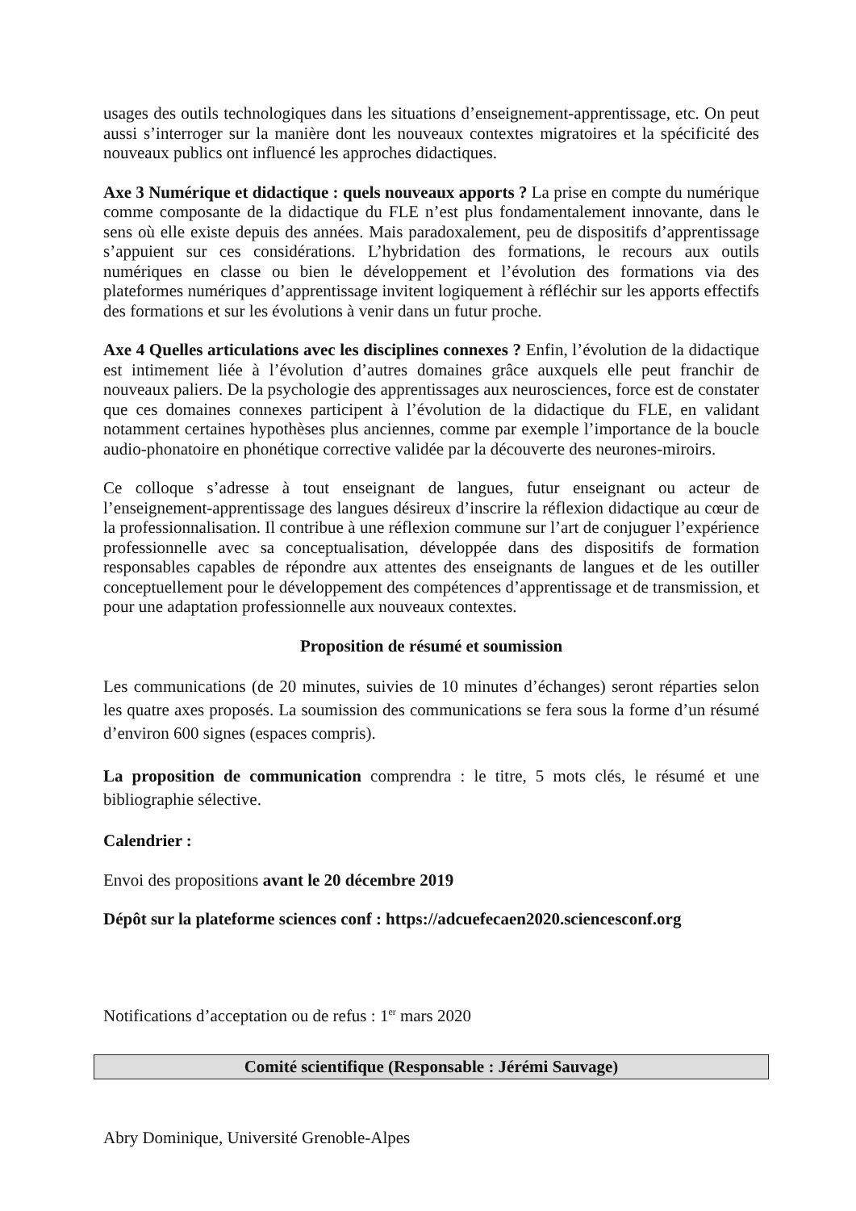usages des outils technologiques dans les situations d’enseignement-apprentissage, etc. On peut aussi s’interroger sur la manière dont les nouveaux contextes migratoires et la spécificité des nouveaux publics ont influencé les approches didactiques.
Axe 3 Numérique et didactique : quels nouveaux apports ? La prise en compte du numérique comme composante de la didactique du FLE n’est plus fondamentalement innovante, dans le sens où elle existe depuis des années. Mais paradoxalement, peu de dispositifs d’apprentissage s’appuient sur ces considérations. L’hybridation des formations, le recours aux outils numériques en classe ou bien le développement et l’évolution des formations via des plateformes numériques d’apprentissage invitent logiquement à réfléchir sur les apports effectifs des formations et sur les évolutions à venir dans un futur proche.
Axe 4 Quelles articulations avec les disciplines connexes ? Enfin, l’évolution de la didactique est intimement liée à l’évolution d’autres domaines grâce auxquels elle peut franchir de nouveaux paliers. De la psychologie des apprentissages aux neurosciences, force est de constater que ces domaines connexes participent à l’évolution de la didactique du FLE, en validant notamment certaines hypothèses plus anciennes, comme par exemple l’importance de la boucle audio-phonatoire en phonétique corrective validée par la découverte des neurones-miroirs.
Ce colloque s’adresse à tout enseignant de langues, futur enseignant ou acteur de l’enseignement-apprentissage des langues désireux d’inscrire la réflexion didactique au cœur de la professionnalisation. Il contribue à une réflexion commune sur l’art de conjuguer l’expérience professionnelle avec sa conceptualisation, développée dans des dispositifs de formation responsables capables de répondre aux attentes des enseignants de langues et de les outiller conceptuellement pour le développement des compétences d’apprentissage et de transmission, et pour une adaptation professionnelle aux nouveaux contextes.
Proposition de résumé et soumission
Les communications (de 20 minutes, suivies de 10 minutes d’échanges) seront réparties selon les quatre axes proposés. La soumission des communications se fera sous la forme d’un résumé d’environ 600 signes (espaces compris).
La proposition de communication comprendra : le titre, 5 mots clés, le résumé et une bibliographie sélective.
Calendrier :
Envoi des propositions avant le 20 décembre 2019
Dépôt sur la plateforme sciences conf : https://adcuefecaen2020.sciencesconf.org
Notifications d’acceptation ou de refus : 1<sup>er</sup> mars 2020
Comité scientifique (Responsable : Jérémi Sauvage)
Abry Dominique, Université Grenoble-Alpes